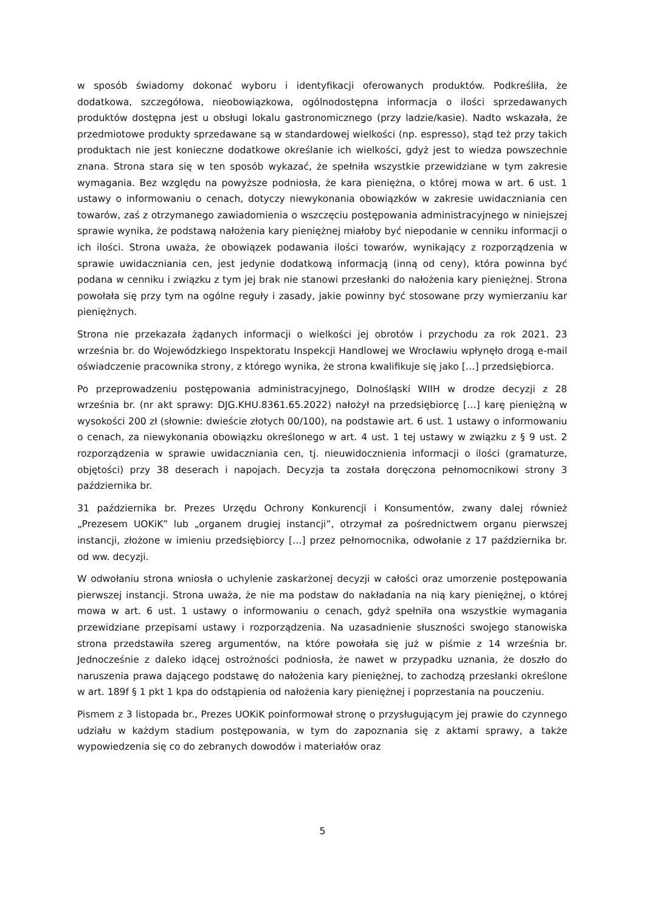w sposób świadomy dokonać wyboru i identyfikacji oferowanych produktów. Podkreśliła, że dodatkowa, szczegółowa, nieobowiązkowa, ogólnodostępna informacja o ilości sprzedawanych produktów dostępna jest u obsługi lokalu gastronomicznego (przy ladzie/kasie). Nadto wskazała, że przedmiotowe produkty sprzedawane są w standardowej wielkości (np. espresso), stąd też przy takich produktach nie jest konieczne dodatkowe określanie ich wielkości, gdyż jest to wiedza powszechnie znana. Strona stara się w ten sposób wykazać, że spełniła wszystkie przewidziane w tym zakresie wymagania. Bez względu na powyższe podniosła, że kara pieniężna, o której mowa w art. 6 ust. 1 ustawy o informowaniu o cenach, dotyczy niewykonania obowiązków w zakresie uwidaczniania cen towarów, zaś z otrzymanego zawiadomienia o wszczęciu postępowania administracyjnego w niniejszej sprawie wynika, że podstawą nałożenia kary pieniężnej miałoby być niepodanie w cenniku informacji o ich ilości. Strona uważa, że obowiązek podawania ilości towarów, wynikający z rozporządzenia w sprawie uwidaczniania cen, jest jedynie dodatkową informacją (inną od ceny), która powinna być podana w cenniku i związku z tym jej brak nie stanowi przesłanki do nałożenia kary pieniężnej. Strona powołała się przy tym na ogólne reguły i zasady, jakie powinny być stosowane przy wymierzaniu kar pieniężnych.
Strona nie przekazała żądanych informacji o wielkości jej obrotów i przychodu za rok 2021. 23 września br. do Wojewódzkiego Inspektoratu Inspekcji Handlowej we Wrocławiu wpłynęło drogą e-mail oświadczenie pracownika strony, z którego wynika, że strona kwalifikuje się jako […] przedsiębiorca.
Po przeprowadzeniu postępowania administracyjnego, Dolnośląski WIIH w drodze decyzji z 28 września br. (nr akt sprawy: DJG.KHU.8361.65.2022) nałożył na przedsiębiorcę […] karę pieniężną w wysokości 200 zł (słownie: dwieście złotych 00/100), na podstawie art. 6 ust. 1 ustawy o informowaniu o cenach, za niewykonania obowiązku określonego w art. 4 ust. 1 tej ustawy w związku z § 9 ust. 2 rozporządzenia w sprawie uwidaczniania cen, tj. nieuwidocznienia informacji o ilości (gramaturze, objętości) przy 38 deserach i napojach. Decyzja ta została doręczona pełnomocnikowi strony 3 października br.
31 października br. Prezes Urzędu Ochrony Konkurencji i Konsumentów, zwany dalej również „Prezesem UOKiK” lub „organem drugiej instancji”, otrzymał za pośrednictwem organu pierwszej instancji, złożone w imieniu przedsiębiorcy […] przez pełnomocnika, odwołanie z 17 października br. od ww. decyzji.
W odwołaniu strona wniosła o uchylenie zaskarżonej decyzji w całości oraz umorzenie postępowania pierwszej instancji. Strona uważa, że nie ma podstaw do nakładania na nią kary pieniężnej, o której mowa w art. 6 ust. 1 ustawy o informowaniu o cenach, gdyż spełniła ona wszystkie wymagania przewidziane przepisami ustawy i rozporządzenia. Na uzasadnienie słuszności swojego stanowiska strona przedstawiła szereg argumentów, na które powołała się już w piśmie z 14 września br. Jednocześnie z daleko idącej ostrożności podniosła, że nawet w przypadku uznania, że doszło do naruszenia prawa dającego podstawę do nałożenia kary pieniężnej, to zachodzą przesłanki określone w art. 189f § 1 pkt 1 kpa do odstąpienia od nałożenia kary pieniężnej i poprzestania na pouczeniu.
Pismem z 3 listopada br., Prezes UOKiK poinformował stronę o przysługującym jej prawie do czynnego udziału w każdym stadium postępowania, w tym do zapoznania się z aktami sprawy, a także wypowiedzenia się co do zebranych dowodów i materiałów oraz
5